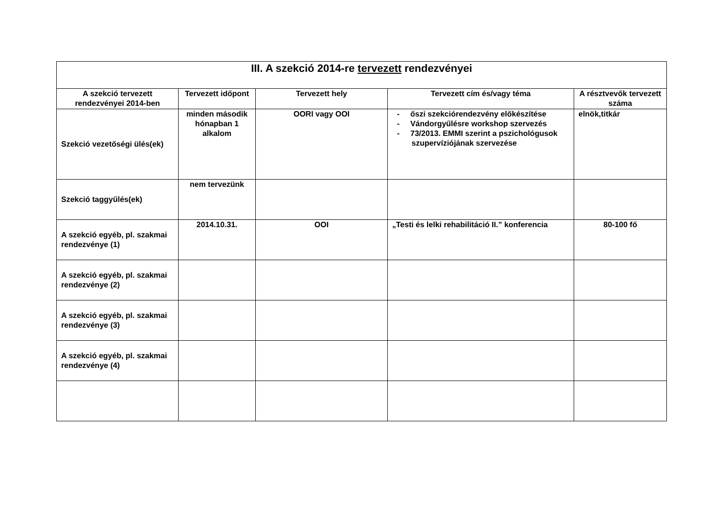| III. A szekció 2014-re tervezett rendezvényei | | | | |
| --- | --- | --- | --- | --- |
| A szekció tervezett rendezvényei 2014-ben | Tervezett időpont | Tervezett hely | Tervezett cím és/vagy téma | A résztvevők tervezett száma |
| Szekció vezetőségi ülés(ek) | minden második hónapban 1 alkalom | OORI vagy OOI | - őszi szekciórendezvény előkészítése - Vándorgyűlésre workshop szervezés - 73/2013. EMMI szerint a pszichológusok szupervíziójának szervezése | elnök,titkár |
| Szekció taggyűlés(ek) | nem tervezünk | | | |
| A szekció egyéb, pl. szakmai rendezvénye (1) | 2014.10.31. | OOI | „Testi és lelki rehabilitáció II.” konferencia | 80-100 fő |
| A szekció egyéb, pl. szakmai rendezvénye (2) | | | | |
| A szekció egyéb, pl. szakmai rendezvénye (3) | | | | |
| A szekció egyéb, pl. szakmai rendezvénye (4) | | | | |